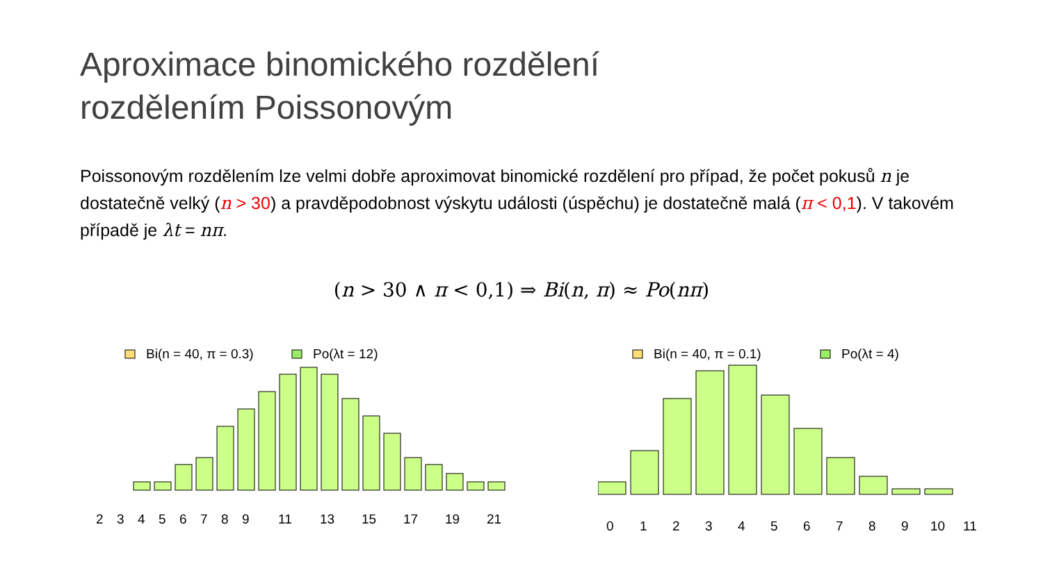Aproximace binomického rozdělení
rozdělením Poissonovým
Poissonovým rozdělením lze velmi dobře aproximovat binomické rozdělení pro případ, že počet pokusů n je dostatečně velký (n > 30) a pravděpodobnost výskytu události (úspěchu) je dostatečně malá (π < 0,1). V takovém případě je λt = nπ.
(n > 30 ∧ π < 0,1) ⇒ Bi(n, π) ≈ Po(nπ)
Bi(n = 40, π = 0.3)
Po(λt = 12)
2 3 4 5 6 7 8 9 11 13 15 17 19 21
Bi(n = 40, π = 0.1)
Po(λt = 4)
0 1 2 3 4 5 6 7 8 9 10 11